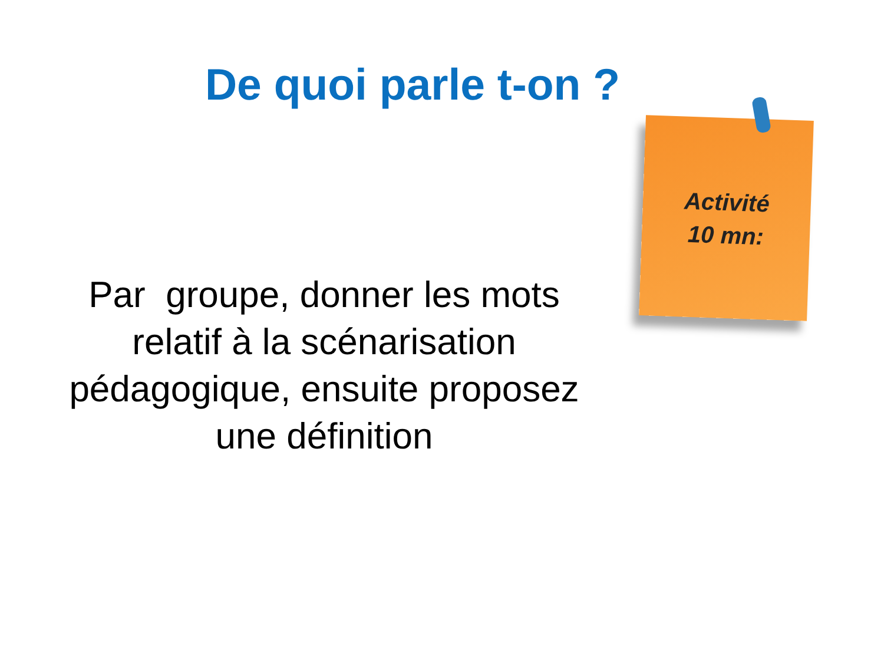De quoi parle t-on ?
Activité
10 mn:
Par groupe, donner les mots
relatif à la scénarisation
pédagogique, ensuite proposez
une définition